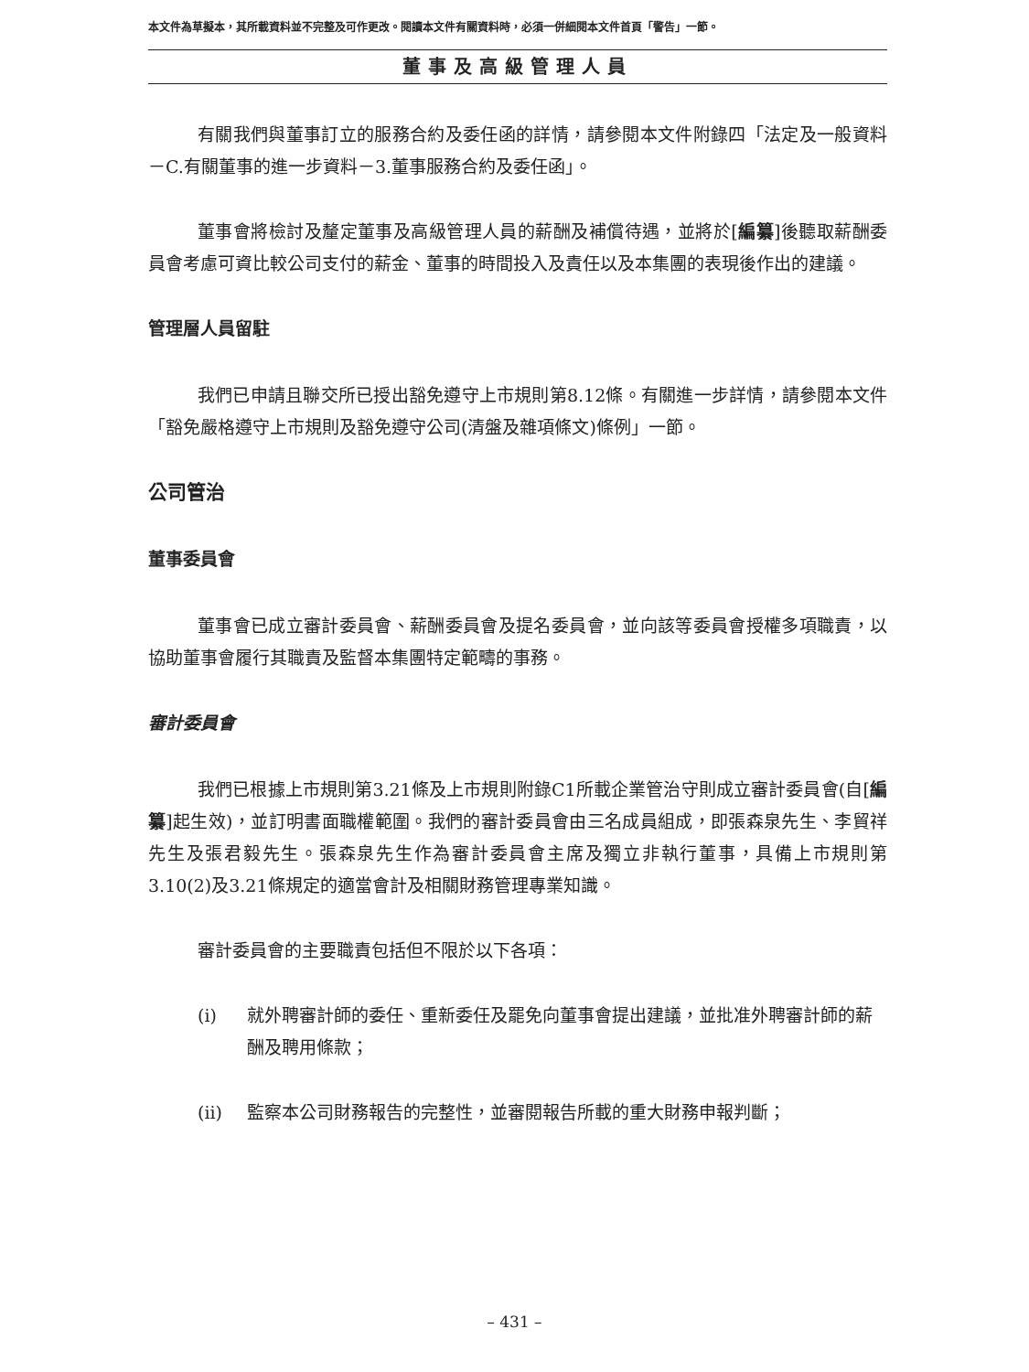本文件為草擬本，其所載資料並不完整及可作更改。閱讀本文件有關資料時，必須一併細閱本文件首頁「警告」一節。
董事及高級管理人員
有關我們與董事訂立的服務合約及委任函的詳情，請參閱本文件附錄四「法定及一般資料－C.有關董事的進一步資料－3.董事服務合約及委任函」。
董事會將檢討及釐定董事及高級管理人員的薪酬及補償待遇，並將於[編纂]後聽取薪酬委員會考慮可資比較公司支付的薪金、董事的時間投入及責任以及本集團的表現後作出的建議。
管理層人員留駐
我們已申請且聯交所已授出豁免遵守上市規則第8.12條。有關進一步詳情，請參閱本文件「豁免嚴格遵守上市規則及豁免遵守公司(清盤及雜項條文)條例」一節。
公司管治
董事委員會
董事會已成立審計委員會、薪酬委員會及提名委員會，並向該等委員會授權多項職責，以協助董事會履行其職責及監督本集團特定範疇的事務。
審計委員會
我們已根據上市規則第3.21條及上市規則附錄C1所載企業管治守則成立審計委員會(自[編纂]起生效)，並訂明書面職權範圍。我們的審計委員會由三名成員組成，即張森泉先生、李貿祥先生及張君毅先生。張森泉先生作為審計委員會主席及獨立非執行董事，具備上市規則第3.10(2)及3.21條規定的適當會計及相關財務管理專業知識。
審計委員會的主要職責包括但不限於以下各項：
(i) 就外聘審計師的委任、重新委任及罷免向董事會提出建議，並批准外聘審計師的薪酬及聘用條款；
(ii) 監察本公司財務報告的完整性，並審閱報告所載的重大財務申報判斷；
– 431 –